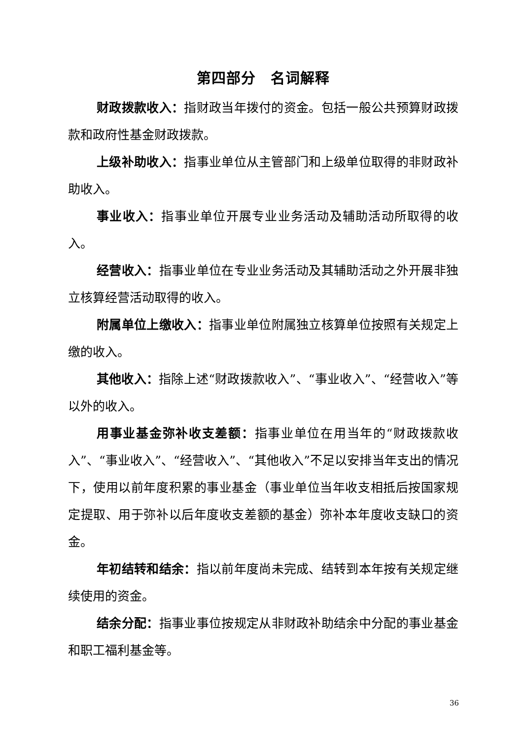第四部分　名词解释
财政拨款收入：指财政当年拨付的资金。包括一般公共预算财政拨款和政府性基金财政拨款。
上级补助收入：指事业单位从主管部门和上级单位取得的非财政补助收入。
事业收入：指事业单位开展专业业务活动及辅助活动所取得的收入。
经营收入：指事业单位在专业业务活动及其辅助活动之外开展非独立核算经营活动取得的收入。
附属单位上缴收入：指事业单位附属独立核算单位按照有关规定上缴的收入。
其他收入：指除上述“财政拨款收入”、“事业收入”、“经营收入”等以外的收入。
用事业基金弥补收支差额：指事业单位在用当年的“财政拨款收入”、“事业收入”、“经营收入”、“其他收入”不足以安排当年支出的情况下，使用以前年度积累的事业基金（事业单位当年收支相抵后按国家规定提取、用于弥补以后年度收支差额的基金）弥补本年度收支缺口的资金。
年初结转和结余：指以前年度尚未完成、结转到本年按有关规定继续使用的资金。
结余分配：指事业事位按规定从非财政补助结余中分配的事业基金和职工福利基金等。
36